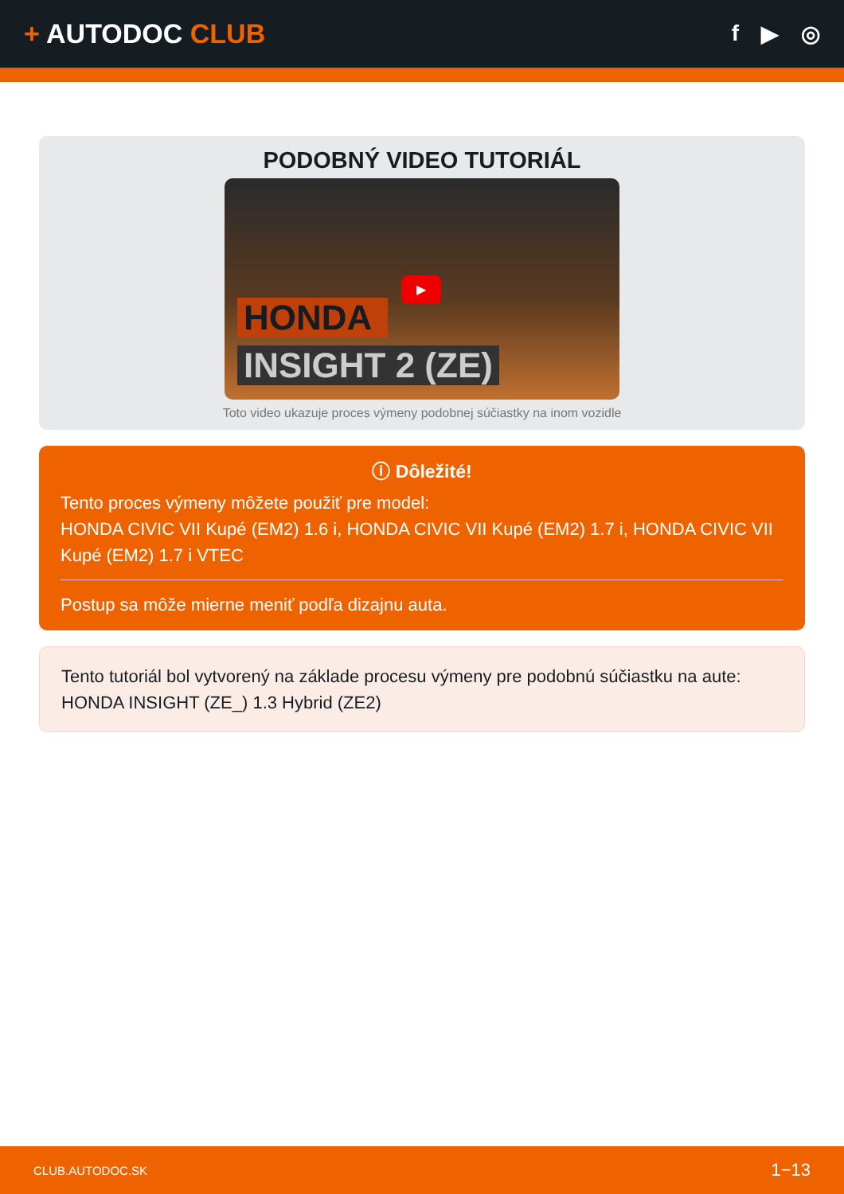+ AUTODOC CLUB
f ▶ ◎
PODOBNÝ VIDEO TUTORIÁL
▶
HONDA
INSIGHT 2 (ZE)
Toto video ukazuje proces výmeny podobnej súčiastky na inom vozidle
ⓘ Dôležité!
Tento proces výmeny môžete použiť pre model:
HONDA CIVIC VII Kupé (EM2) 1.6 i, HONDA CIVIC VII Kupé (EM2) 1.7 i, HONDA CIVIC VII Kupé (EM2) 1.7 i VTEC
Postup sa môže mierne meniť podľa dizajnu auta.
Tento tutoriál bol vytvorený na základe procesu výmeny pre podobnú súčiastku na aute: HONDA INSIGHT (ZE_) 1.3 Hybrid (ZE2)
CLUB.AUTODOC.SK 1−13